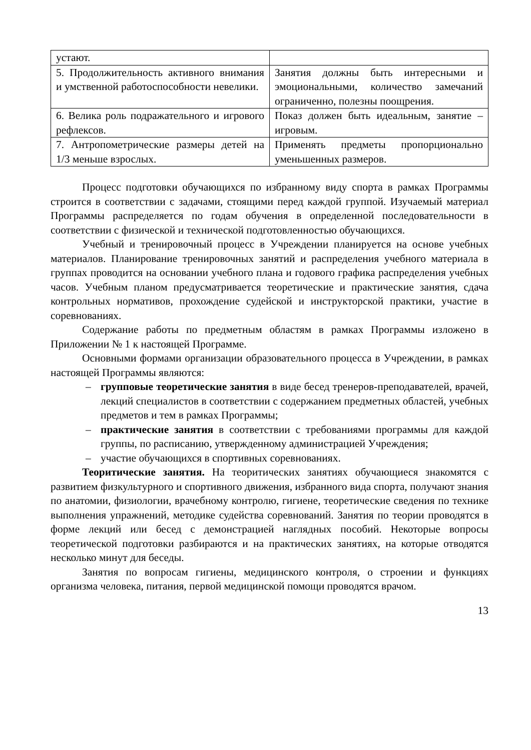| устают. | |
| 5. Продолжительность активного внимания и умственной работоспособности невелики. | Занятия должны быть интересными и эмоциональными, количество замечаний ограниченно, полезны поощрения. |
| 6. Велика роль подражательного и игрового рефлексов. | Показ должен быть идеальным, занятие – игровым. |
| 7. Антропометрические размеры детей на 1/3 меньше взрослых. | Применять предметы пропорционально уменьшенных размеров. |
Процесс подготовки обучающихся по избранному виду спорта в рамках Программы строится в соответствии с задачами, стоящими перед каждой группой. Изучаемый материал Программы распределяется по годам обучения в определенной последовательности в соответствии с физической и технической подготовленностью обучающихся.
Учебный и тренировочный процесс в Учреждении планируется на основе учебных материалов. Планирование тренировочных занятий и распределения учебного материала в группах проводится на основании учебного плана и годового графика распределения учебных часов. Учебным планом предусматривается теоретические и практические занятия, сдача контрольных нормативов, прохождение судейской и инструкторской практики, участие в соревнованиях.
Содержание работы по предметным областям в рамках Программы изложено в Приложении № 1 к настоящей Программе.
Основными формами организации образовательного процесса в Учреждении, в рамках настоящей Программы являются:
– групповые теоретические занятия в виде бесед тренеров-преподавателей, врачей, лекций специалистов в соответствии с содержанием предметных областей, учебных предметов и тем в рамках Программы;
– практические занятия в соответствии с требованиями программы для каждой группы, по расписанию, утвержденному администрацией Учреждения;
– участие обучающихся в спортивных соревнованиях.
Теоритические занятия. На теоритических занятиях обучающиеся знакомятся с развитием физкультурного и спортивного движения, избранного вида спорта, получают знания по анатомии, физиологии, врачебному контролю, гигиене, теоретические сведения по технике выполнения упражнений, методике судейства соревнований. Занятия по теории проводятся в форме лекций или бесед с демонстрацией наглядных пособий. Некоторые вопросы теоретической подготовки разбираются и на практических занятиях, на которые отводятся несколько минут для беседы.
Занятия по вопросам гигиены, медицинского контроля, о строении и функциях организма человека, питания, первой медицинской помощи проводятся врачом.
13